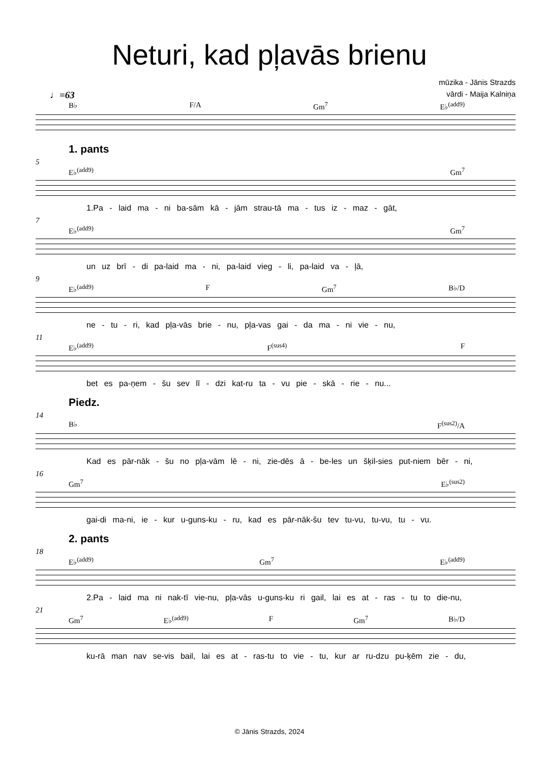Neturi, kad pļavās brienu
mūzika - Jānis Strazds
vārdi - Maija Kalniņa
♩=63
B♭ F/A Gm<sup>7</sup> E♭<sup>(add9)</sup>
1. pants
5
E♭<sup>(add9)</sup> Gm<sup>7</sup>
1.Pa - laid ma - ni ba-sām kā - jām strau-tā ma - tus iz - maz - gāt,
7
E♭<sup>(add9)</sup> Gm<sup>7</sup>
un uz brī - di pa-laid ma - ni, pa-laid vieg - li, pa-laid va - ļā,
9
E♭<sup>(add9)</sup> F Gm<sup>7</sup> B♭/D
ne - tu - ri, kad pļa-vās brie - nu, pļa-vas gai - da ma - ni vie - nu,
11
E♭<sup>(add9)</sup> F<sup>(sus4)</sup> F
bet es pa-ņem - šu sev lī - dzi kat-ru ta - vu pie - skā - rie - nu...
Piedz.
14
B♭ F<sup>(sus2)</sup>/A
Kad es pār-nāk - šu no pļa-vām lē - ni, zie-dēs ā - be-les un šķil-sies put-niem bēr - ni,
16
Gm<sup>7</sup> E♭<sup>(sus2)</sup>
gai-di ma-ni, ie - kur u-guns-ku - ru, kad es pār-nāk-šu tev tu-vu, tu-vu, tu - vu.
2. pants
18
E♭<sup>(add9)</sup> Gm<sup>7</sup> E♭<sup>(add9)</sup>
2.Pa - laid ma ni nak-tī vie-nu, pļa-vās u-guns-ku ri gail, lai es at - ras - tu to die-nu,
21
Gm<sup>7</sup> E♭<sup>(add9)</sup> F Gm<sup>7</sup> B♭/D
ku-rā man nav se-vis bail, lai es at - ras-tu to vie - tu, kur ar ru-dzu pu-ķēm zie - du,
© Jānis Strazds, 2024